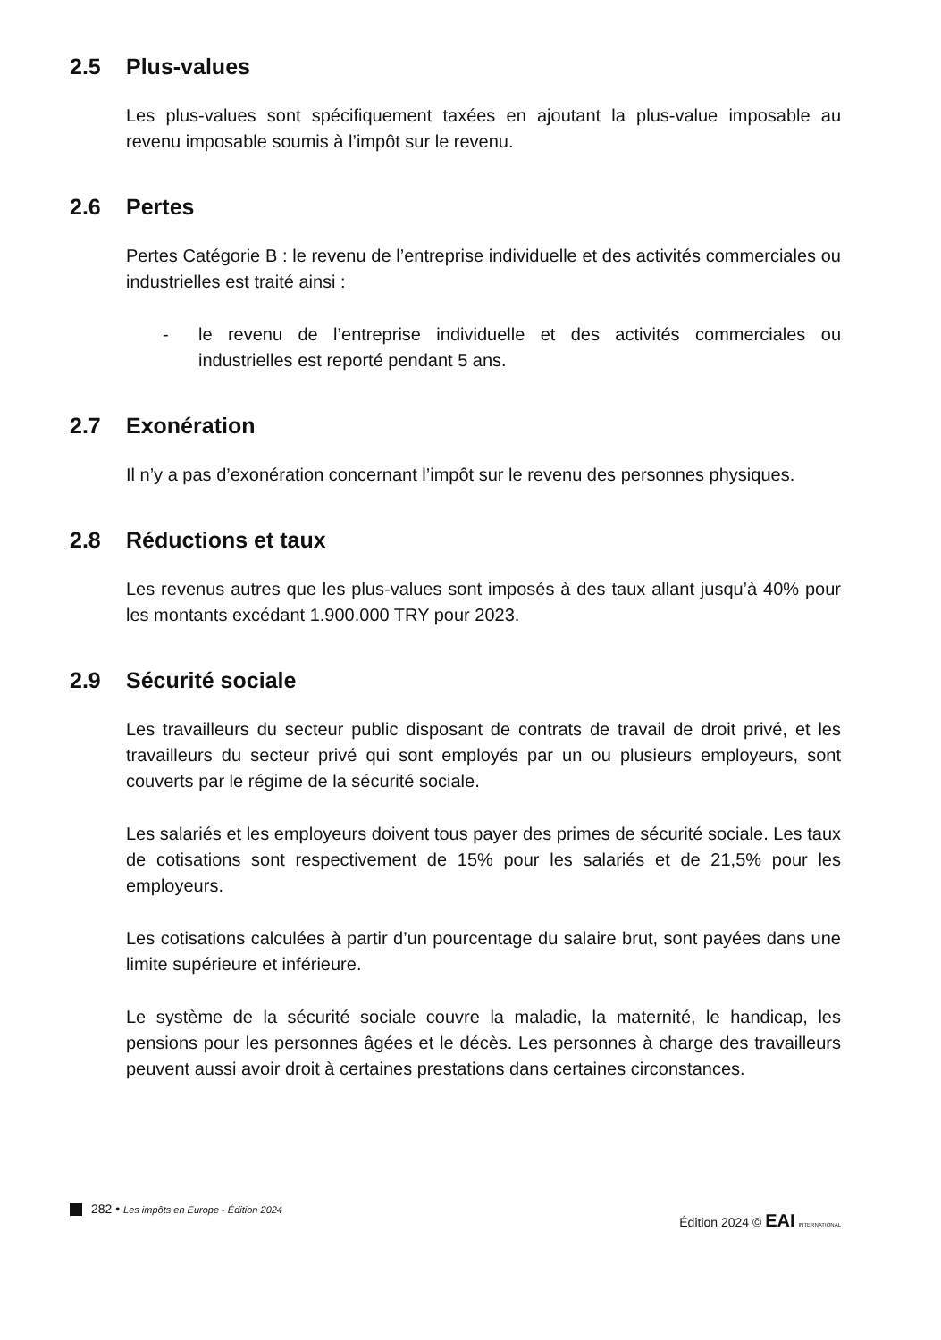2.5 Plus-values
Les plus-values sont spécifiquement taxées en ajoutant la plus-value imposable au revenu imposable soumis à l’impôt sur le revenu.
2.6 Pertes
Pertes Catégorie B : le revenu de l’entreprise individuelle et des activités commerciales ou industrielles est traité ainsi :
- le revenu de l’entreprise individuelle et des activités commerciales ou industrielles est reporté pendant 5 ans.
2.7 Exonération
Il n’y a pas d’exonération concernant l’impôt sur le revenu des personnes physiques.
2.8 Réductions et taux
Les revenus autres que les plus-values sont imposés à des taux allant jusqu’à 40% pour les montants excédant 1.900.000 TRY pour 2023.
2.9 Sécurité sociale
Les travailleurs du secteur public disposant de contrats de travail de droit privé, et les travailleurs du secteur privé qui sont employés par un ou plusieurs employeurs, sont couverts par le régime de la sécurité sociale.
Les salariés et les employeurs doivent tous payer des primes de sécurité sociale. Les taux de cotisations sont respectivement de 15% pour les salariés et de 21,5% pour les employeurs.
Les cotisations calculées à partir d’un pourcentage du salaire brut, sont payées dans une limite supérieure et inférieure.
Le système de la sécurité sociale couvre la maladie, la maternité, le handicap, les pensions pour les personnes âgées et le décès. Les personnes à charge des travailleurs peuvent aussi avoir droit à certaines prestations dans certaines circonstances.
282 • Les impôts en Europe - Édition 2024
Édition 2024 © EAI INTERNATIONAL